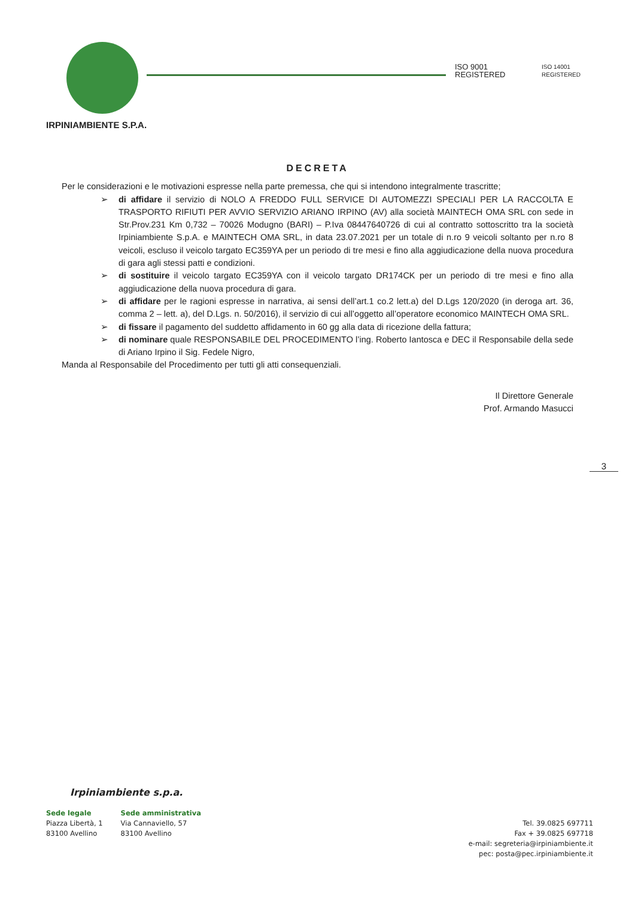ISO 9001
REGISTERED
ISO 14001
REGISTERED
IRPINIAMBIENTE S.P.A.
DECRETA
Per le considerazioni e le motivazioni espresse nella parte premessa, che qui si intendono integralmente trascritte;
➢ di affidare il servizio di NOLO A FREDDO FULL SERVICE DI AUTOMEZZI SPECIALI PER LA RACCOLTA E TRASPORTO RIFIUTI PER AVVIO SERVIZIO ARIANO IRPINO (AV) alla società MAINTECH OMA SRL con sede in Str.Prov.231 Km 0,732 – 70026 Modugno (BARI) – P.Iva 08447640726 di cui al contratto sottoscritto tra la società Irpiniambiente S.p.A. e MAINTECH OMA SRL, in data 23.07.2021 per un totale di n.ro 9 veicoli soltanto per n.ro 8 veicoli, escluso il veicolo targato EC359YA per un periodo di tre mesi e fino alla aggiudicazione della nuova procedura di gara agli stessi patti e condizioni.
➢ di sostituire il veicolo targato EC359YA con il veicolo targato DR174CK per un periodo di tre mesi e fino alla aggiudicazione della nuova procedura di gara.
➢ di affidare per le ragioni espresse in narrativa, ai sensi dell’art.1 co.2 lett.a) del D.Lgs 120/2020 (in deroga art. 36, comma 2 – lett. a), del D.Lgs. n. 50/2016), il servizio di cui all’oggetto all’operatore economico MAINTECH OMA SRL.
➢ di fissare il pagamento del suddetto affidamento in 60 gg alla data di ricezione della fattura;
➢ di nominare quale RESPONSABILE DEL PROCEDIMENTO l’ing. Roberto Iantosca e DEC il Responsabile della sede di Ariano Irpino il Sig. Fedele Nigro,
Manda al Responsabile del Procedimento per tutti gli atti consequenziali.
Il Direttore Generale
Prof. Armando Masucci
3
Irpiniambiente s.p.a.
Sede legale
Piazza Libertà, 1
83100 Avellino
Sede amministrativa
Via Cannaviello, 57
83100 Avellino
Tel. 39.0825 697711
Fax + 39.0825 697718
e-mail: segreteria@irpiniambiente.it
pec: posta@pec.irpiniambiente.it